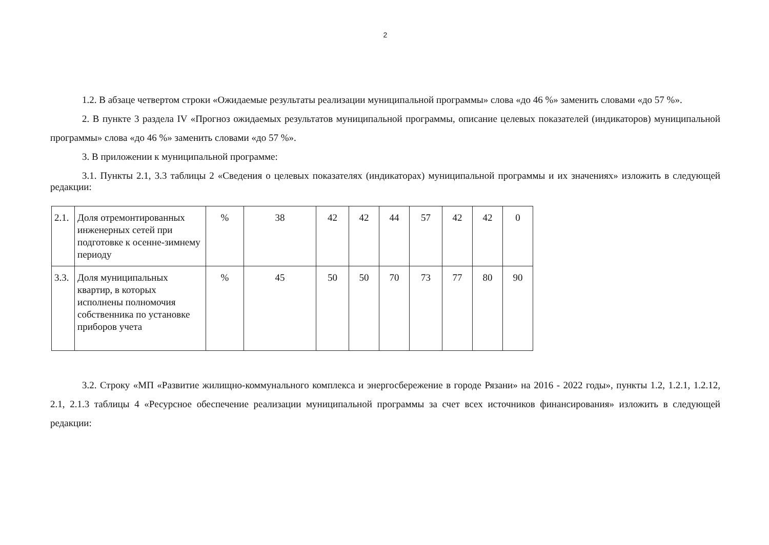2
1.2. В абзаце четвертом строки «Ожидаемые результаты реализации муниципальной программы» слова «до 46 %» заменить словами «до 57 %».
2. В пункте 3 раздела IV «Прогноз ожидаемых результатов муниципальной программы, описание целевых показателей (индикаторов) муниципальной программы» слова «до 46 %» заменить словами «до 57 %».
3. В приложении к муниципальной программе:
3.1. Пункты 2.1, 3.3 таблицы 2 «Сведения о целевых показателях (индикаторах) муниципальной программы и их значениях» изложить в следующей редакции:
| 2.1. | Доля отремонтированных инженерных сетей при подготовке к осенне-зимнему периоду | % | 38 | 42 | 42 | 44 | 57 | 42 | 42 | 0 |
| 3.3. | Доля муниципальных квартир, в которых исполнены полномочия собственника по установке приборов учета | % | 45 | 50 | 50 | 70 | 73 | 77 | 80 | 90 |
3.2. Строку «МП «Развитие жилищно-коммунального комплекса и энергосбережение в городе Рязани» на 2016 - 2022 годы», пункты 1.2, 1.2.1, 1.2.12, 2.1, 2.1.3 таблицы 4 «Ресурсное обеспечение реализации муниципальной программы за счет всех источников финансирования» изложить в следующей редакции: